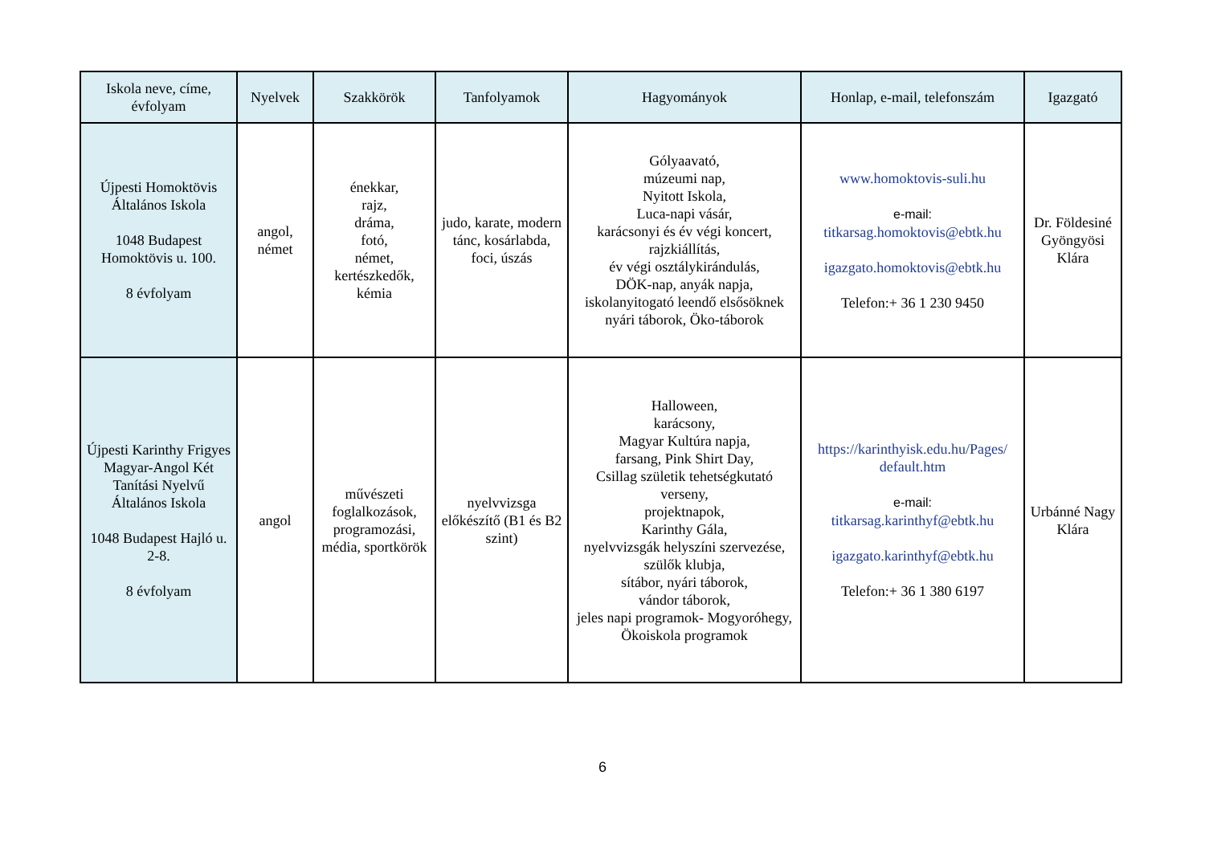| Iskola neve, címe, évfolyam | Nyelvek | Szakkörök | Tanfolyamok | Hagyományok | Honlap, e-mail, telefonszám | Igazgató |
| --- | --- | --- | --- | --- | --- | --- |
| Újpesti Homoktövis Általános Iskola 1048 Budapest Homoktövis u. 100. 8 évfolyam | angol, német | énekkar, rajz, dráma, fotó, német, kertészkedők, kémia | judo, karate, modern tánc, kosárlabda, foci, úszás | Gólyaavató, múzeumi nap, Nyitott Iskola, Luca-napi vásár, karácsonyi és év végi koncert, rajzkiállítás, év végi osztálykirándulás, DÖK-nap, anyák napja, iskolanyitogató leendő elsősöknek nyári táborok, Öko-táborok | www.homoktovis-suli.hu e-mail: titkarsag.homoktovis@ebtk.hu igazgato.homoktovis@ebtk.hu Telefon:+ 36 1 230 9450 | Dr. Földesiné Gyöngyösi Klára |
| Újpesti Karinthy Frigyes Magyar-Angol Két Tanítási Nyelvű Általános Iskola 1048 Budapest Hajló u. 2-8. 8 évfolyam | angol | művészeti foglalkozások, programozási, média, sportkörök | nyelvvizsga előkészítő (B1 és B2 szint) | Halloween, karácsony, Magyar Kultúra napja, farsang, Pink Shirt Day, Csillag születik tehetségkutató verseny, projektnapok, Karinthy Gála, nyelvvizsgák helyszíni szervezése, szülők klubja, sítábor, nyári táborok, vándor táborok, jeles napi programok- Mogyoróhegy, Ökoiskola programok | https://karinthyisk.edu.hu/Pages/ default.htm e-mail: titkarsag.karinthyf@ebtk.hu igazgato.karinthyf@ebtk.hu Telefon:+ 36 1 380 6197 | Urbánné Nagy Klára |
6